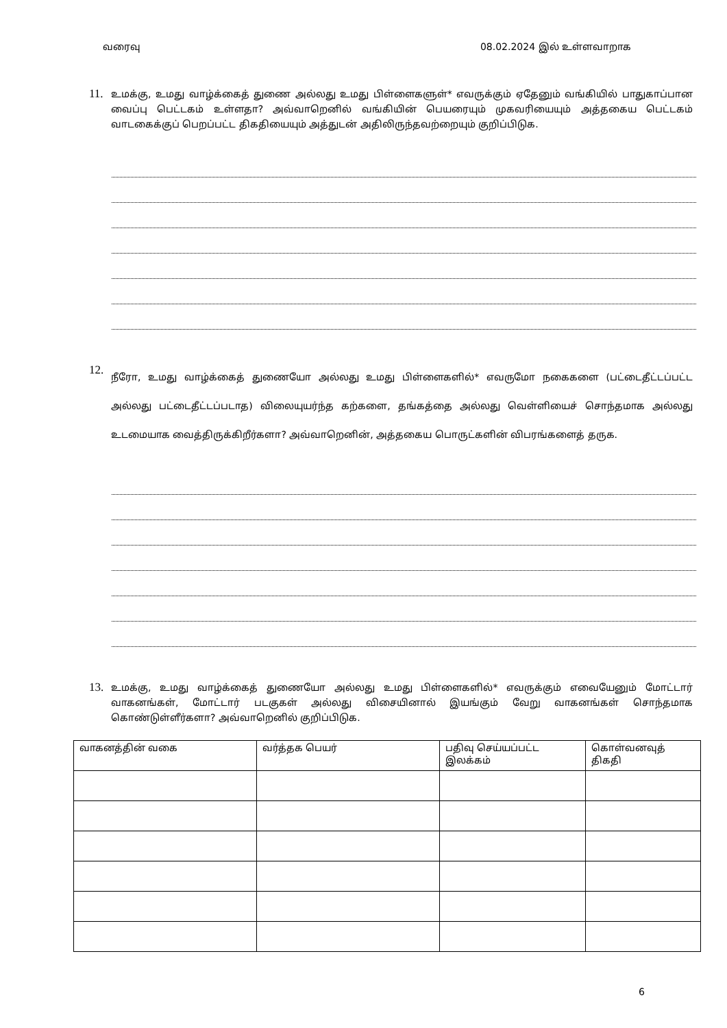வரைவு 08.02.2024 இல் உள்ளவாறாக
11.
உமக்கு, உமது வாழ்க்கைத் துணை அல்லது உமது பிள்ளைகளுள்* எவருக்கும் ஏதேனும் வங்கியில் பாதுகாப்பான வைப்பு பெட்டகம் உள்ளதா? அவ்வாறெனில் வங்கியின் பெயரையும் முகவரியையும் அத்தகைய பெட்டகம் வாடகைக்குப் பெறப்பட்ட திகதியையும் அத்துடன் அதிலிருந்தவற்றையும் குறிப்பிடுக.
12.
நீரோ, உமது வாழ்க்கைத் துணையோ அல்லது உமது பிள்ளைகளில்* எவருமோ நகைகளை (பட்டைதீட்டப்பட்ட அல்லது பட்டைதீட்டப்படாத) விலையுயர்ந்த கற்களை, தங்கத்தை அல்லது வெள்ளியைச் சொந்தமாக அல்லது உடமையாக வைத்திருக்கிறீர்களா? அவ்வாறெனின், அத்தகைய பொருட்களின் விபரங்களைத் தருக.
13.
உமக்கு, உமது வாழ்க்கைத் துணையோ அல்லது உமது பிள்ளைகளில்* எவருக்கும் எவையேனும் மோட்டார் வாகனங்கள், மோட்டார் படகுகள் அல்லது விசையினால் இயங்கும் வேறு வாகனங்கள் சொந்தமாக கொண்டுள்ளீர்களா? அவ்வாறெனில் குறிப்பிடுக.
| வாகனத்தின் வகை | வர்த்தக பெயர் | பதிவு செய்யப்பட்ட இலக்கம் | கொள்வனவுத் திகதி |
| --- | --- | --- | --- |
6